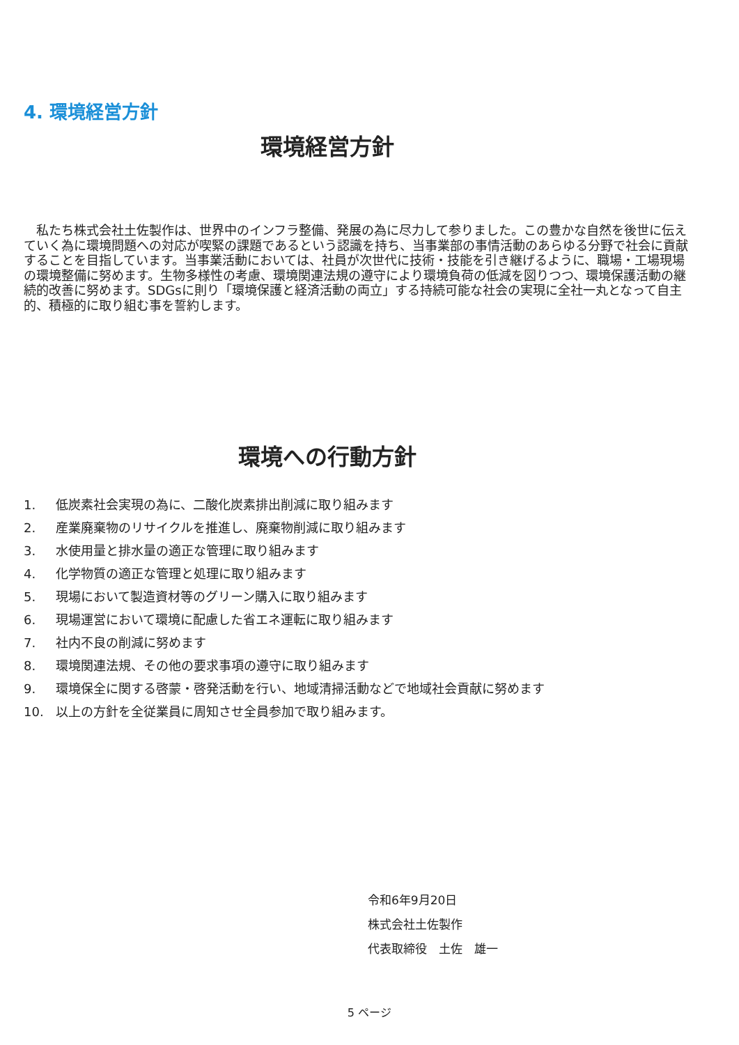4. 環境経営方針
環境経営方針
私たち株式会社土佐製作は、世界中のインフラ整備、発展の為に尽力して参りました。この豊かな自然を後世に伝えていく為に環境問題への対応が喫緊の課題であるという認識を持ち、当事業部の事情活動のあらゆる分野で社会に貢献することを目指しています。当事業活動においては、社員が次世代に技術・技能を引き継げるように、職場・工場現場の環境整備に努めます。生物多様性の考慮、環境関連法規の遵守により環境負荷の低減を図りつつ、環境保護活動の継続的改善に努めます。SDGsに則り「環境保護と経済活動の両立」する持続可能な社会の実現に全社一丸となって自主的、積極的に取り組む事を誓約します。
環境への行動方針
1. 低炭素社会実現の為に、二酸化炭素排出削減に取り組みます
2. 産業廃棄物のリサイクルを推進し、廃棄物削減に取り組みます
3. 水使用量と排水量の適正な管理に取り組みます
4. 化学物質の適正な管理と処理に取り組みます
5. 現場において製造資材等のグリーン購入に取り組みます
6. 現場運営において環境に配慮した省エネ運転に取り組みます
7. 社内不良の削減に努めます
8. 環境関連法規、その他の要求事項の遵守に取り組みます
9. 環境保全に関する啓蒙・啓発活動を行い、地域清掃活動などで地域社会貢献に努めます
10. 以上の方針を全従業員に周知させ全員参加で取り組みます。
令和6年9月20日
株式会社土佐製作
代表取締役　土佐　雄一
5 ページ